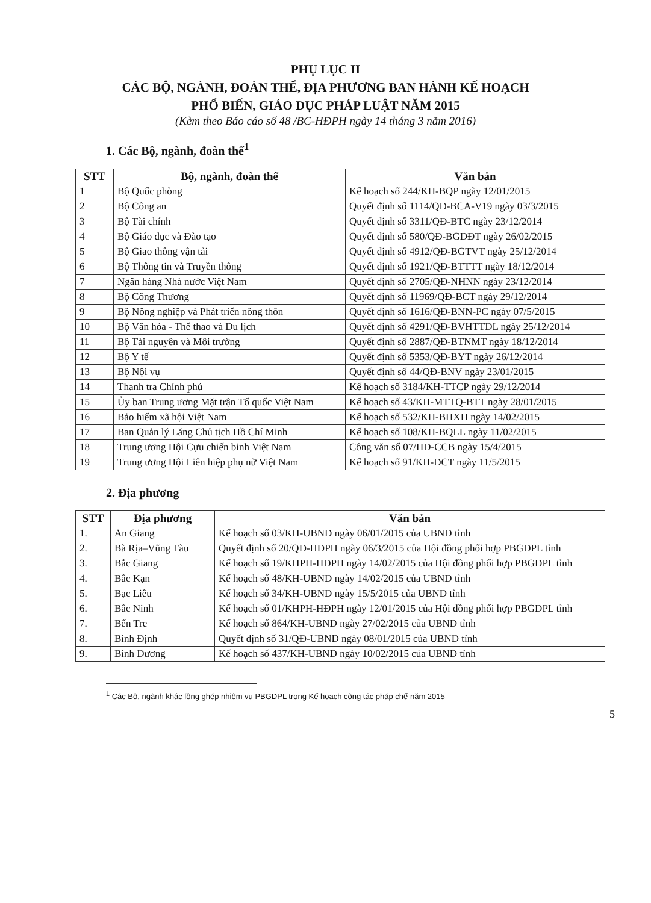PHỤ LỤC II
CÁC BỘ, NGÀNH, ĐOÀN THỂ, ĐỊA PHƯƠNG BAN HÀNH KẾ HOẠCH
PHỔ BIẾN, GIÁO DỤC PHÁP LUẬT NĂM 2015
(Kèm theo Báo cáo số 48 /BC-HĐPH ngày 14 tháng 3 năm 2016)
1. Các Bộ, ngành, đoàn thể<sup>1</sup>
| STT | Bộ, ngành, đoàn thể | Văn bản |
| --- | --- | --- |
| 1 | Bộ Quốc phòng | Kế hoạch số 244/KH-BQP ngày 12/01/2015 |
| 2 | Bộ Công an | Quyết định số 1114/QĐ-BCA-V19 ngày 03/3/2015 |
| 3 | Bộ Tài chính | Quyết định số 3311/QĐ-BTC ngày 23/12/2014 |
| 4 | Bộ Giáo dục và Đào tạo | Quyết định số 580/QĐ-BGDĐT ngày 26/02/2015 |
| 5 | Bộ Giao thông vận tải | Quyết định số 4912/QĐ-BGTVT ngày 25/12/2014 |
| 6 | Bộ Thông tin và Truyền thông | Quyết định số 1921/QĐ-BTTTT ngày 18/12/2014 |
| 7 | Ngân hàng Nhà nước Việt Nam | Quyết định số 2705/QĐ-NHNN ngày 23/12/2014 |
| 8 | Bộ Công Thương | Quyết định số 11969/QĐ-BCT ngày 29/12/2014 |
| 9 | Bộ Nông nghiệp và Phát triển nông thôn | Quyết định số 1616/QĐ-BNN-PC ngày 07/5/2015 |
| 10 | Bộ Văn hóa - Thể thao và Du lịch | Quyết định số 4291/QĐ-BVHTTDL ngày 25/12/2014 |
| 11 | Bộ Tài nguyên và Môi trường | Quyết định số 2887/QĐ-BTNMT ngày 18/12/2014 |
| 12 | Bộ Y tế | Quyết định số 5353/QĐ-BYT ngày 26/12/2014 |
| 13 | Bộ Nội vụ | Quyết định số 44/QĐ-BNV ngày 23/01/2015 |
| 14 | Thanh tra Chính phủ | Kế hoạch số 3184/KH-TTCP ngày 29/12/2014 |
| 15 | Ủy ban Trung ương Mặt trận Tổ quốc Việt Nam | Kế hoạch số 43/KH-MTTQ-BTT ngày 28/01/2015 |
| 16 | Bảo hiểm xã hội Việt Nam | Kế hoạch số 532/KH-BHXH ngày 14/02/2015 |
| 17 | Ban Quản lý Lăng Chủ tịch Hồ Chí Minh | Kế hoạch số 108/KH-BQLL ngày 11/02/2015 |
| 18 | Trung ương Hội Cựu chiến binh Việt Nam | Công văn số 07/HD-CCB ngày 15/4/2015 |
| 19 | Trung ương Hội Liên hiệp phụ nữ Việt Nam | Kế hoạch số 91/KH-ĐCT ngày 11/5/2015 |
2. Địa phương
| STT | Địa phương | Văn bản |
| --- | --- | --- |
| 1. | An Giang | Kế hoạch số 03/KH-UBND ngày 06/01/2015 của UBND tỉnh |
| 2. | Bà Rịa–Vũng Tàu | Quyết định số 20/QĐ-HĐPH ngày 06/3/2015 của Hội đồng phối hợp PBGDPL tỉnh |
| 3. | Bắc Giang | Kế hoạch số 19/KHPH-HĐPH ngày 14/02/2015 của Hội đồng phối hợp PBGDPL tỉnh |
| 4. | Bắc Kạn | Kế hoạch số 48/KH-UBND ngày 14/02/2015 của UBND tỉnh |
| 5. | Bạc Liêu | Kế hoạch số 34/KH-UBND ngày 15/5/2015 của UBND tỉnh |
| 6. | Bắc Ninh | Kế hoạch số 01/KHPH-HĐPH ngày 12/01/2015 của Hội đồng phối hợp PBGDPL tỉnh |
| 7. | Bến Tre | Kế hoạch số 864/KH-UBND ngày 27/02/2015 của UBND tỉnh |
| 8. | Bình Định | Quyết định số 31/QĐ-UBND ngày 08/01/2015 của UBND tỉnh |
| 9. | Bình Dương | Kế hoạch số 437/KH-UBND ngày 10/02/2015 của UBND tỉnh |
<sup>1</sup> Các Bộ, ngành khác lồng ghép nhiệm vụ PBGDPL trong Kế hoạch công tác pháp chế năm 2015
5